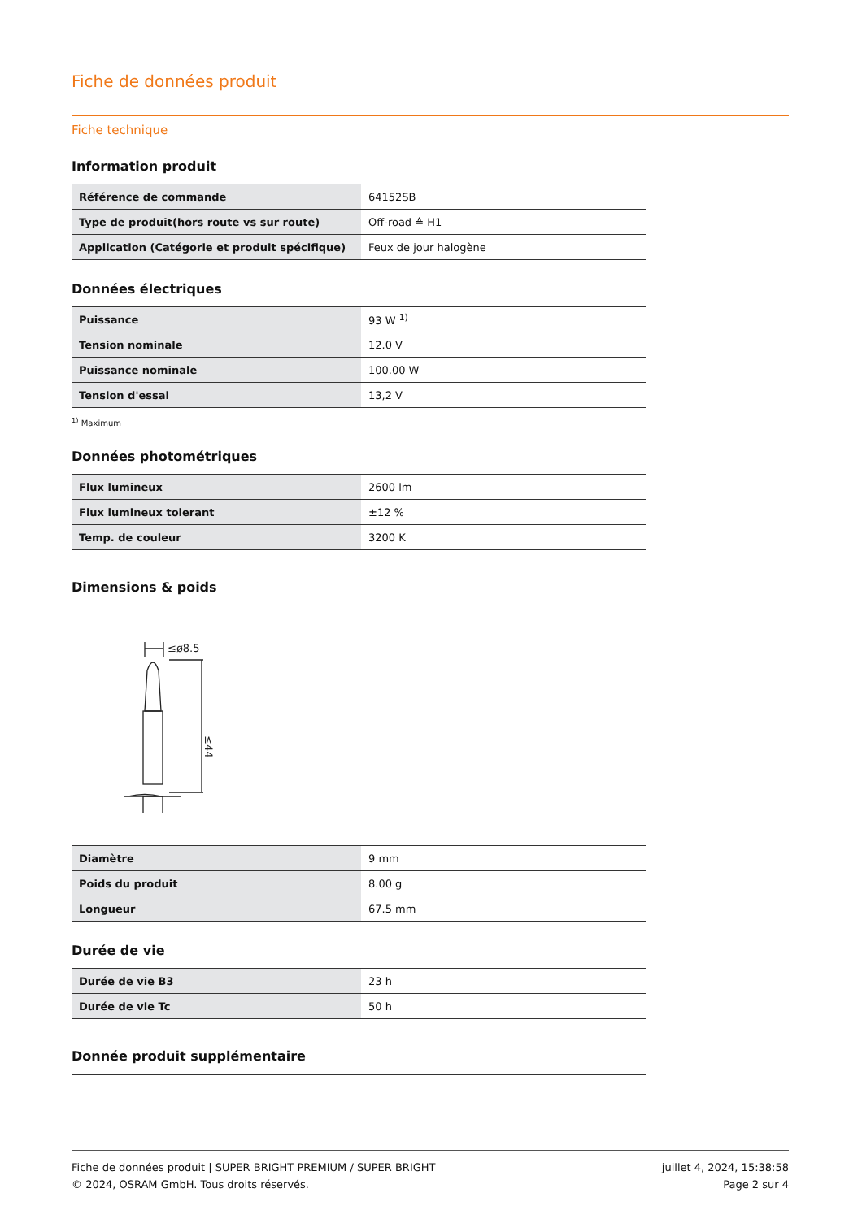Fiche de données produit
Fiche technique
Information produit
| Référence de commande | 64152SB |
| Type de produit(hors route vs sur route) | Off-road ≙ H1 |
| Application (Catégorie et produit spécifique) | Feux de jour halogène |
Données électriques
| Puissance | 93 W <sup>1)</sup> |
| Tension nominale | 12.0 V |
| Puissance nominale | 100.00 W |
| Tension d'essai | 13,2 V |
<sup>1)</sup> Maximum
Données photométriques
| Flux lumineux | 2600 lm |
| Flux lumineux tolerant | ±12 % |
| Temp. de couleur | 3200 K |
Dimensions & poids
≤ø8.5
≤44
| Diamètre | 9 mm |
| Poids du produit | 8.00 g |
| Longueur | 67.5 mm |
Durée de vie
| Durée de vie B3 | 23 h |
| Durée de vie Tc | 50 h |
Donnée produit supplémentaire
Fiche de données produit | SUPER BRIGHT PREMIUM / SUPER BRIGHT
© 2024, OSRAM GmbH. Tous droits réservés.
juillet 4, 2024, 15:38:58
Page 2 sur 4